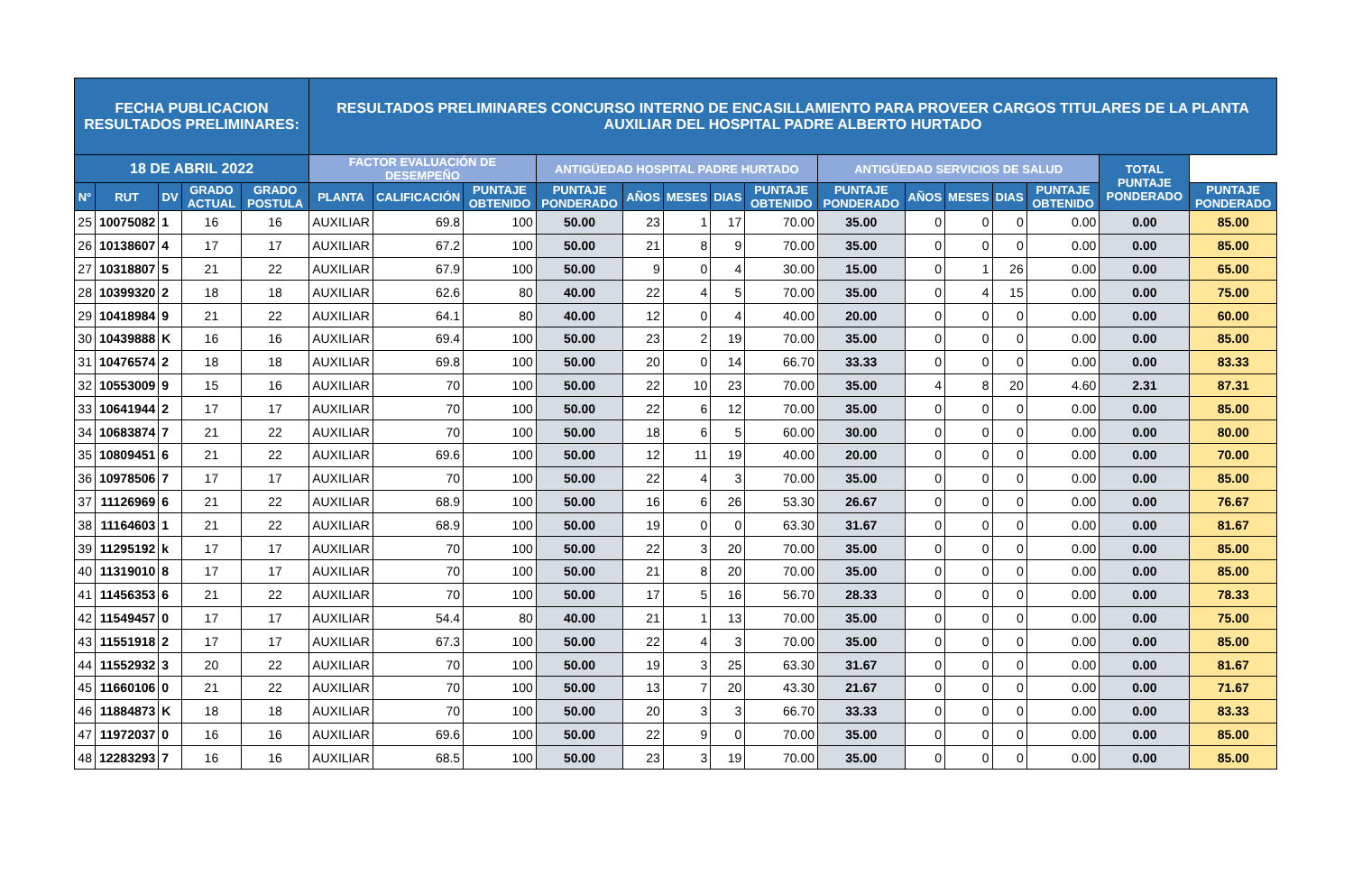| FECHA PUBLICACION RESULTADOS PRELIMINARES: | | | | | RESULTADOS PRELIMINARES CONCURSO INTERNO DE ENCASILLAMIENTO PARA PROVEER CARGOS TITULARES DE LA PLANTA AUXILIAR DEL HOSPITAL PADRE ALBERTO HURTADO | | | | | | | | | | | | | | |
| --- | --- | --- | --- | --- | --- | --- | --- | --- | --- | --- | --- | --- | --- | --- | --- | --- | --- | --- | --- |
| 18 DE ABRIL 2022 | | | | | FACTOR EVALUACIÓN DE DESEMPEÑO | | | ANTIGÜEDAD HOSPITAL PADRE HURTADO | | | | | ANTIGÜEDAD SERVICIOS DE SALUD | | | | | TOTAL PUNTAJE PONDERADO | |
| N° | RUT | DV | GRADO ACTUAL | GRADO POSTULA | PLANTA | CALIFICACIÓN | PUNTAJE OBTENIDO | PUNTAJE PONDERADO | AÑOS | MESES | DIAS | PUNTAJE OBTENIDO | PUNTAJE PONDERADO | AÑOS | MESES | DIAS | PUNTAJE OBTENIDO | | PUNTAJE PONDERADO |
| 25 | 10075082 | 1 | 16 | 16 | AUXILIAR | 69.8 | 100 | 50.00 | 23 | 1 | 17 | 70.00 | 35.00 | 0 | 0 | 0 | 0.00 | 0.00 | 85.00 |
| 26 | 10138607 | 4 | 17 | 17 | AUXILIAR | 67.2 | 100 | 50.00 | 21 | 8 | 9 | 70.00 | 35.00 | 0 | 0 | 0 | 0.00 | 0.00 | 85.00 |
| 27 | 10318807 | 5 | 21 | 22 | AUXILIAR | 67.9 | 100 | 50.00 | 9 | 0 | 4 | 30.00 | 15.00 | 0 | 1 | 26 | 0.00 | 0.00 | 65.00 |
| 28 | 10399320 | 2 | 18 | 18 | AUXILIAR | 62.6 | 80 | 40.00 | 22 | 4 | 5 | 70.00 | 35.00 | 0 | 4 | 15 | 0.00 | 0.00 | 75.00 |
| 29 | 10418984 | 9 | 21 | 22 | AUXILIAR | 64.1 | 80 | 40.00 | 12 | 0 | 4 | 40.00 | 20.00 | 0 | 0 | 0 | 0.00 | 0.00 | 60.00 |
| 30 | 10439888 | K | 16 | 16 | AUXILIAR | 69.4 | 100 | 50.00 | 23 | 2 | 19 | 70.00 | 35.00 | 0 | 0 | 0 | 0.00 | 0.00 | 85.00 |
| 31 | 10476574 | 2 | 18 | 18 | AUXILIAR | 69.8 | 100 | 50.00 | 20 | 0 | 14 | 66.70 | 33.33 | 0 | 0 | 0 | 0.00 | 0.00 | 83.33 |
| 32 | 10553009 | 9 | 15 | 16 | AUXILIAR | 70 | 100 | 50.00 | 22 | 10 | 23 | 70.00 | 35.00 | 4 | 8 | 20 | 4.60 | 2.31 | 87.31 |
| 33 | 10641944 | 2 | 17 | 17 | AUXILIAR | 70 | 100 | 50.00 | 22 | 6 | 12 | 70.00 | 35.00 | 0 | 0 | 0 | 0.00 | 0.00 | 85.00 |
| 34 | 10683874 | 7 | 21 | 22 | AUXILIAR | 70 | 100 | 50.00 | 18 | 6 | 5 | 60.00 | 30.00 | 0 | 0 | 0 | 0.00 | 0.00 | 80.00 |
| 35 | 10809451 | 6 | 21 | 22 | AUXILIAR | 69.6 | 100 | 50.00 | 12 | 11 | 19 | 40.00 | 20.00 | 0 | 0 | 0 | 0.00 | 0.00 | 70.00 |
| 36 | 10978506 | 7 | 17 | 17 | AUXILIAR | 70 | 100 | 50.00 | 22 | 4 | 3 | 70.00 | 35.00 | 0 | 0 | 0 | 0.00 | 0.00 | 85.00 |
| 37 | 11126969 | 6 | 21 | 22 | AUXILIAR | 68.9 | 100 | 50.00 | 16 | 6 | 26 | 53.30 | 26.67 | 0 | 0 | 0 | 0.00 | 0.00 | 76.67 |
| 38 | 11164603 | 1 | 21 | 22 | AUXILIAR | 68.9 | 100 | 50.00 | 19 | 0 | 0 | 63.30 | 31.67 | 0 | 0 | 0 | 0.00 | 0.00 | 81.67 |
| 39 | 11295192 | k | 17 | 17 | AUXILIAR | 70 | 100 | 50.00 | 22 | 3 | 20 | 70.00 | 35.00 | 0 | 0 | 0 | 0.00 | 0.00 | 85.00 |
| 40 | 11319010 | 8 | 17 | 17 | AUXILIAR | 70 | 100 | 50.00 | 21 | 8 | 20 | 70.00 | 35.00 | 0 | 0 | 0 | 0.00 | 0.00 | 85.00 |
| 41 | 11456353 | 6 | 21 | 22 | AUXILIAR | 70 | 100 | 50.00 | 17 | 5 | 16 | 56.70 | 28.33 | 0 | 0 | 0 | 0.00 | 0.00 | 78.33 |
| 42 | 11549457 | 0 | 17 | 17 | AUXILIAR | 54.4 | 80 | 40.00 | 21 | 1 | 13 | 70.00 | 35.00 | 0 | 0 | 0 | 0.00 | 0.00 | 75.00 |
| 43 | 11551918 | 2 | 17 | 17 | AUXILIAR | 67.3 | 100 | 50.00 | 22 | 4 | 3 | 70.00 | 35.00 | 0 | 0 | 0 | 0.00 | 0.00 | 85.00 |
| 44 | 11552932 | 3 | 20 | 22 | AUXILIAR | 70 | 100 | 50.00 | 19 | 3 | 25 | 63.30 | 31.67 | 0 | 0 | 0 | 0.00 | 0.00 | 81.67 |
| 45 | 11660106 | 0 | 21 | 22 | AUXILIAR | 70 | 100 | 50.00 | 13 | 7 | 20 | 43.30 | 21.67 | 0 | 0 | 0 | 0.00 | 0.00 | 71.67 |
| 46 | 11884873 | K | 18 | 18 | AUXILIAR | 70 | 100 | 50.00 | 20 | 3 | 3 | 66.70 | 33.33 | 0 | 0 | 0 | 0.00 | 0.00 | 83.33 |
| 47 | 11972037 | 0 | 16 | 16 | AUXILIAR | 69.6 | 100 | 50.00 | 22 | 9 | 0 | 70.00 | 35.00 | 0 | 0 | 0 | 0.00 | 0.00 | 85.00 |
| 48 | 12283293 | 7 | 16 | 16 | AUXILIAR | 68.5 | 100 | 50.00 | 23 | 3 | 19 | 70.00 | 35.00 | 0 | 0 | 0 | 0.00 | 0.00 | 85.00 |